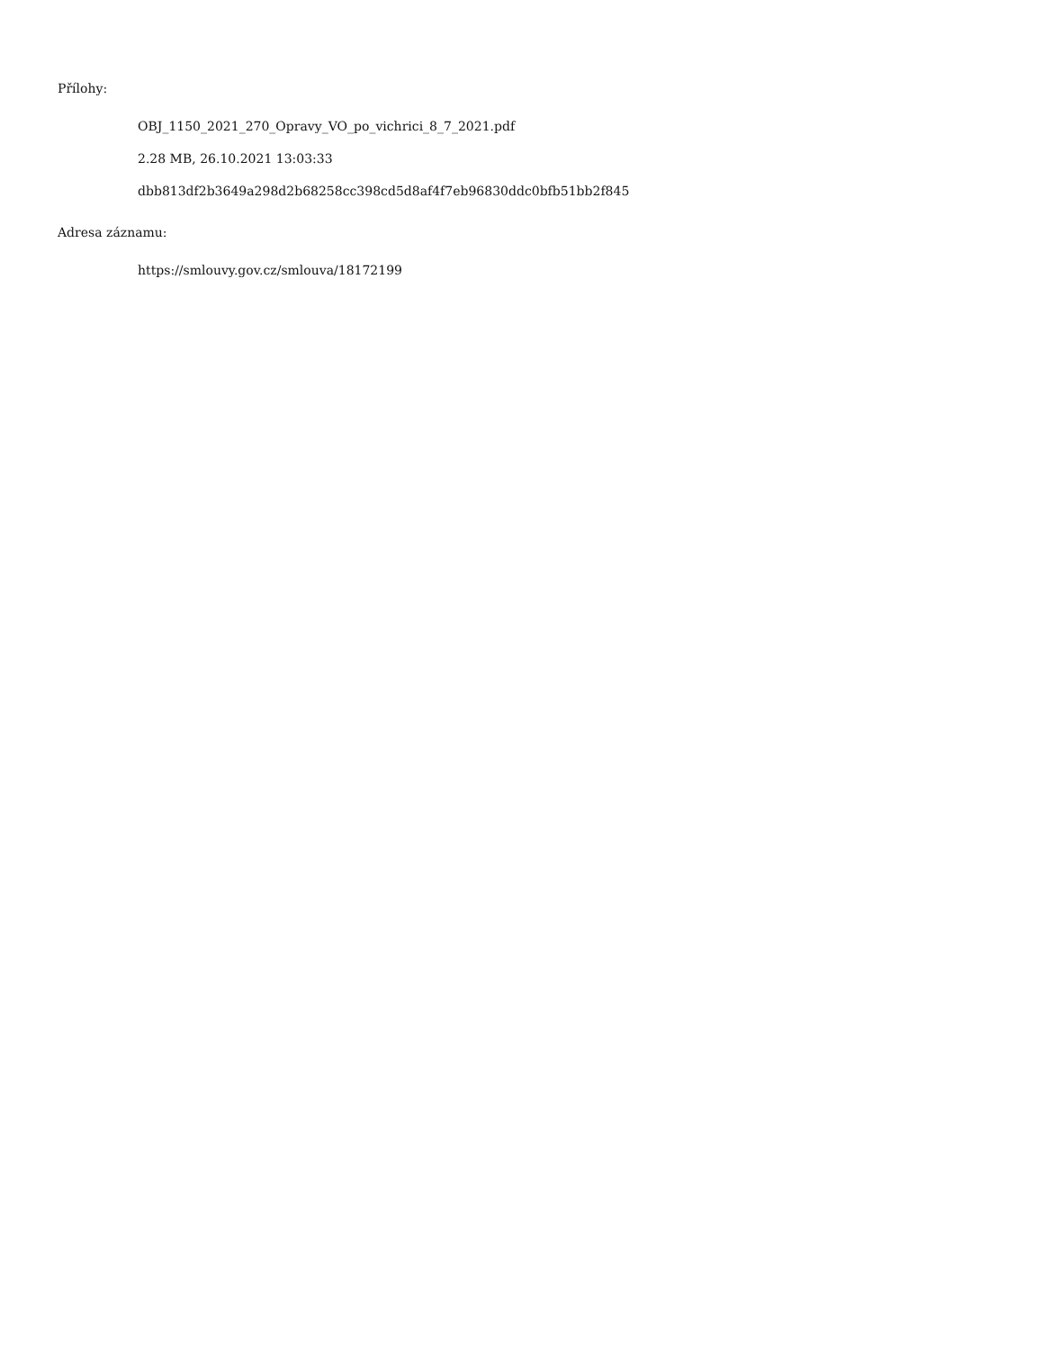Přílohy:
OBJ_1150_2021_270_Opravy_VO_po_vichrici_8_7_2021.pdf
2.28 MB, 26.10.2021 13:03:33
dbb813df2b3649a298d2b68258cc398cd5d8af4f7eb96830ddc0bfb51bb2f845
Adresa záznamu:
https://smlouvy.gov.cz/smlouva/18172199